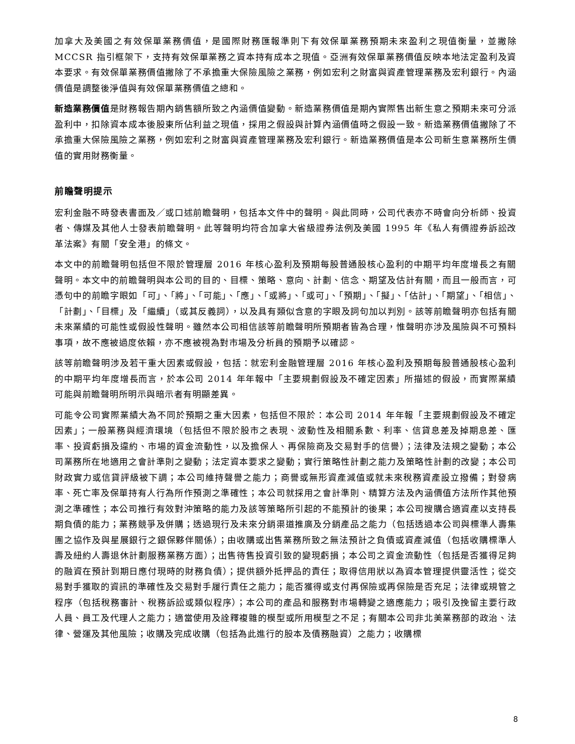加拿大及美國之有效保單業務價值，是國際財務匯報準則下有效保單業務預期未來盈利之現值衡量，並撇除 MCCSR 指引框架下，支持有效保單業務之資本持有成本之現值。亞洲有效保單業務價值反映本地法定盈利及資本要求。有效保單業務價值撇除了不承擔重大保險風險之業務，例如宏利之財富與資產管理業務及宏利銀行。內涵價值是調整後淨值與有效保單業務價值之總和。
新造業務價值是財務報告期內銷售額所致之內涵價值變動。新造業務價值是期內實際售出新生意之預期未來可分派盈利中，扣除資本成本後股東所佔利益之現值，採用之假設與計算內涵價值時之假設一致。新造業務價值撇除了不承擔重大保險風險之業務，例如宏利之財富與資產管理業務及宏利銀行。新造業務價值是本公司新生意業務所生價值的實用財務衡量。
前瞻聲明提示
宏利金融不時發表書面及／或口述前瞻聲明，包括本文件中的聲明。與此同時，公司代表亦不時會向分析師、投資者、傳媒及其他人士發表前瞻聲明。此等聲明均符合加拿大省級證券法例及美國 1995 年《私人有價證券訴訟改革法案》有關「安全港」的條文。
本文中的前瞻聲明包括但不限於管理層 2016 年核心盈利及預期每股普通股核心盈利的中期平均年度增長之有關聲明。本文中的前瞻聲明與本公司的目的、目標、策略、意向、計劃、信念、期望及估計有關，而且一般而言，可憑句中的前瞻字眼如「可」、「將」、「可能」、「應」、「或將」、「或可」、「預期」、「擬」、「估計」、「期望」、「相信」、「計劃」、「目標」及「繼續」（或其反義詞），以及具有類似含意的字眼及詞句加以判別。該等前瞻聲明亦包括有關未來業績的可能性或假設性聲明。雖然本公司相信該等前瞻聲明所預期者皆為合理，惟聲明亦涉及風險與不可預料事項，故不應被過度依賴，亦不應被視為對市場及分析員的預期予以確認。
該等前瞻聲明涉及若干重大因素或假設，包括：就宏利金融管理層 2016 年核心盈利及預期每股普通股核心盈利的中期平均年度增長而言，於本公司 2014 年年報中「主要規劃假設及不確定因素」所描述的假設，而實際業績可能與前瞻聲明所明示與暗示者有明顯差異。
可能令公司實際業績大為不同於預期之重大因素，包括但不限於：本公司 2014 年年報「主要規劃假設及不確定因素」；一般業務與經濟環境（包括但不限於股市之表現、波動性及相關系數、利率、信貸息差及掉期息差、匯率、投資虧損及違約、市場的資金流動性，以及擔保人、再保險商及交易對手的信譽）；法律及法規之變動；本公司業務所在地適用之會計準則之變動；法定資本要求之變動；實行策略性計劃之能力及策略性計劃的改變；本公司財政實力或信貸評級被下調；本公司維持聲譽之能力；商譽或無形資產減值或就未來稅務資產設立撥備；對發病率、死亡率及保單持有人行為所作預測之準確性；本公司就採用之會計準則、精算方法及內涵價值方法所作其他預測之準確性；本公司推行有效對沖策略的能力及該等策略所引起的不能預計的後果；本公司搜購合適資產以支持長期負債的能力；業務競爭及併購；透過現行及未來分銷渠道推廣及分銷產品之能力（包括透過本公司與標準人壽集團之協作及與星展銀行之銀保夥伴關係）；由收購或出售業務所致之無法預計之負債或資產減值（包括收購標準人壽及紐約人壽退休計劃服務業務方面）；出售待售投資引致的變現虧損；本公司之資金流動性（包括是否獲得足夠的融資在預計到期日應付現時的財務負債）；提供額外抵押品的責任；取得信用狀以為資本管理提供靈活性；從交易對手獲取的資訊的準確性及交易對手履行責任之能力；能否獲得或支付再保險或再保險是否充足；法律或規管之程序（包括稅務審計、稅務訴訟或類似程序）；本公司的產品和服務對市場轉變之適應能力；吸引及挽留主要行政人員、員工及代理人之能力；適當使用及詮釋複雜的模型或所用模型之不足；有關本公司非北美業務部的政治、法律、營運及其他風險；收購及完成收購（包括為此進行的股本及債務融資）之能力；收購標
8